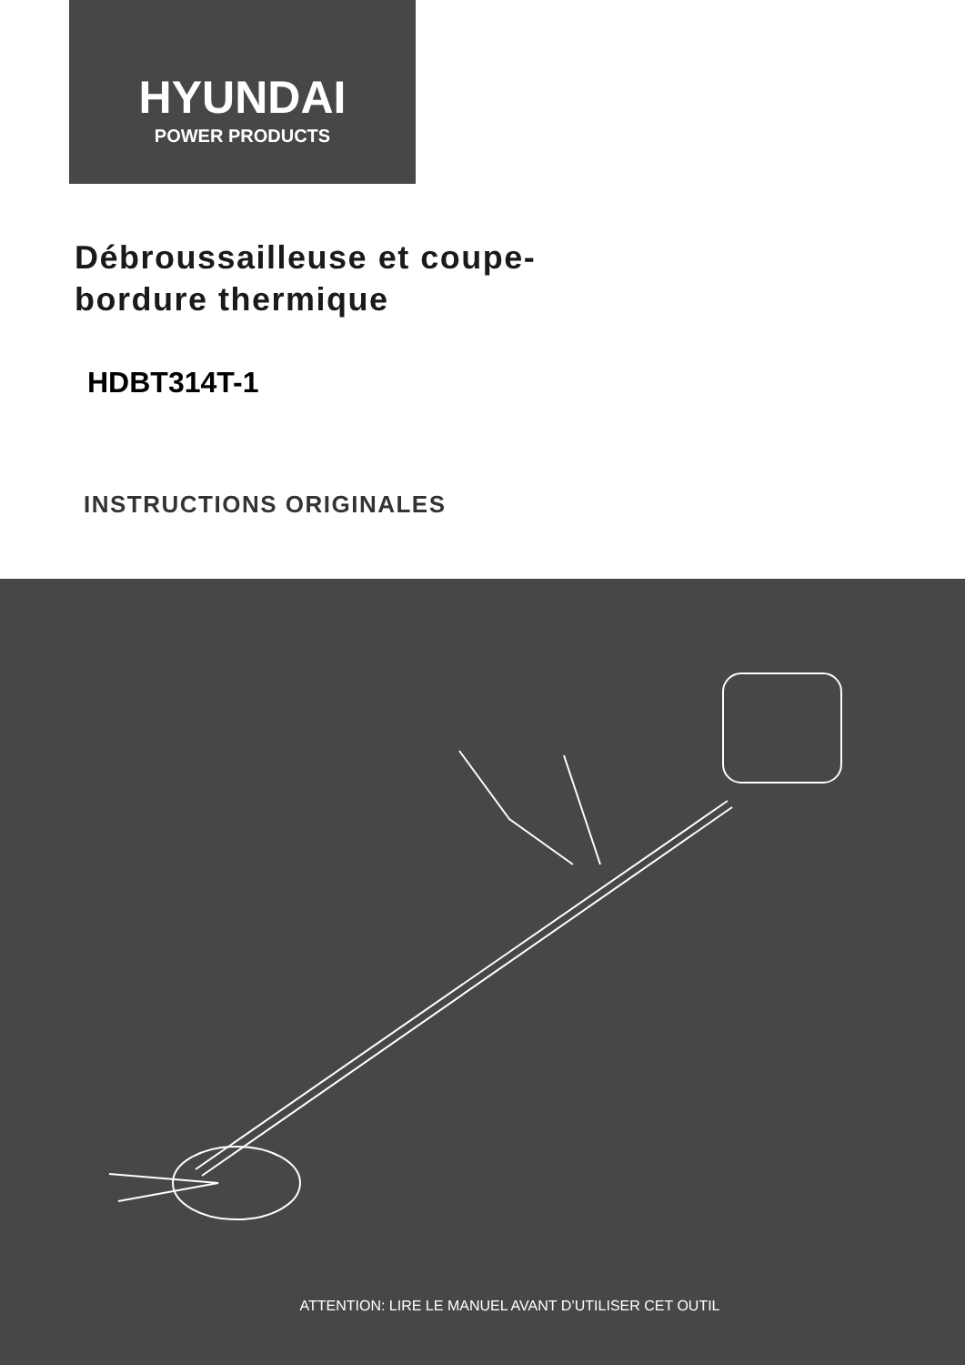HYUNDAI
POWER PRODUCTS
Débroussailleuse et coupe-
bordure thermique
HDBT314T-1
INSTRUCTIONS ORIGINALES
ATTENTION: LIRE LE MANUEL AVANT D’UTILISER CET OUTIL